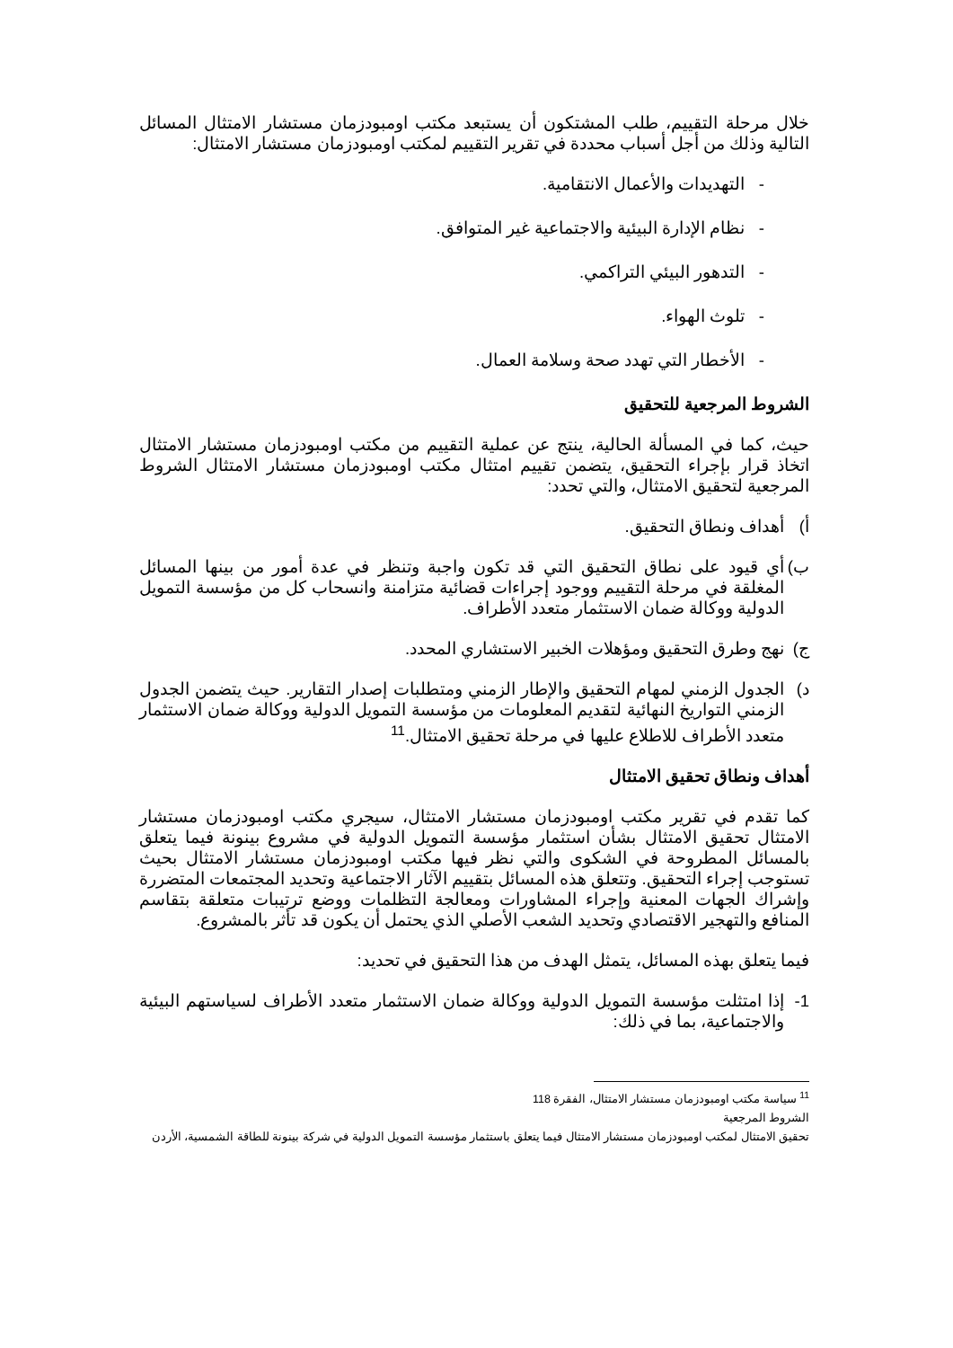خلال مرحلة التقييم، طلب المشتكون أن يستبعد مكتب اومبودزمان مستشار الامتثال المسائل التالية وذلك من أجل أسباب محددة في تقرير التقييم لمكتب اومبودزمان مستشار الامتثال:
- التهديدات والأعمال الانتقامية.
- نظام الإدارة البيئية والاجتماعية غير المتوافق.
- التدهور البيئي التراكمي.
- تلوث الهواء.
- الأخطار التي تهدد صحة وسلامة العمال.
الشروط المرجعية للتحقيق
حيث، كما في المسألة الحالية، ينتج عن عملية التقييم من مكتب اومبودزمان مستشار الامتثال اتخاذ قرار بإجراء التحقيق، يتضمن تقييم امتثال مكتب اومبودزمان مستشار الامتثال الشروط المرجعية لتحقيق الامتثال، والتي تحدد:
أ) أهداف ونطاق التحقيق.
ب) أي قيود على نطاق التحقيق التي قد تكون واجبة وتنظر في عدة أمور من بينها المسائل المغلقة في مرحلة التقييم ووجود إجراءات قضائية متزامنة وانسحاب كل من مؤسسة التمويل الدولية ووكالة ضمان الاستثمار متعدد الأطراف.
ج) نهج وطرق التحقيق ومؤهلات الخبير الاستشاري المحدد.
د) الجدول الزمني لمهام التحقيق والإطار الزمني ومتطلبات إصدار التقارير. حيث يتضمن الجدول الزمني التواريخ النهائية لتقديم المعلومات من مؤسسة التمويل الدولية ووكالة ضمان الاستثمار متعدد الأطراف للاطلاع عليها في مرحلة تحقيق الامتثال.<sup>11</sup>
أهداف ونطاق تحقيق الامتثال
كما تقدم في تقرير مكتب اومبودزمان مستشار الامتثال، سيجري مكتب اومبودزمان مستشار الامتثال تحقيق الامتثال بشأن استثمار مؤسسة التمويل الدولية في مشروع بينونة فيما يتعلق بالمسائل المطروحة في الشكوى والتي نظر فيها مكتب اومبودزمان مستشار الامتثال بحيث تستوجب إجراء التحقيق. وتتعلق هذه المسائل بتقييم الآثار الاجتماعية وتحديد المجتمعات المتضررة وإشراك الجهات المعنية وإجراء المشاورات ومعالجة التظلمات ووضع ترتيبات متعلقة بتقاسم المنافع والتهجير الاقتصادي وتحديد الشعب الأصلي الذي يحتمل أن يكون قد تأثر بالمشروع.
فيما يتعلق بهذه المسائل، يتمثل الهدف من هذا التحقيق في تحديد:
1- إذا امتثلت مؤسسة التمويل الدولية ووكالة ضمان الاستثمار متعدد الأطراف لسياستهم البيئية والاجتماعية، بما في ذلك:
<sup>11</sup> سياسة مكتب اومبودزمان مستشار الامتثال، الفقرة 118
الشروط المرجعية
تحقيق الامتثال لمكتب اومبودزمان مستشار الامتثال فيما يتعلق باستثمار مؤسسة التمويل الدولية في شركة بينونة للطاقة الشمسية، الأردن